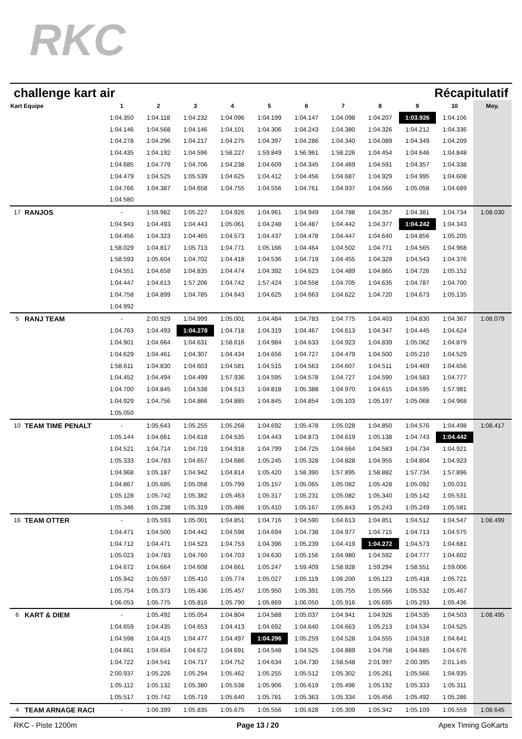RKC
challenge kart air Récapitulatif
| Kart Equipe | | 1 | 2 | 3 | 4 | 5 | 6 | 7 | 8 | 9 | 10 | Moy. |
| --- | --- | --- | --- | --- | --- | --- | --- | --- | --- | --- | --- | --- |
| | | 1:04.350 | 1:04.118 | 1:04.232 | 1:04.096 | 1:04.199 | 1:04.147 | 1:04.098 | 1:04.207 | 1:03.926 | 1:04.106 | |
| | | 1:04.146 | 1:04.568 | 1:04.146 | 1:04.101 | 1:04.306 | 1:04.243 | 1:04.380 | 1:04.326 | 1:04.212 | 1:04.336 | |
| | | 1:04.278 | 1:04.296 | 1:04.217 | 1:04.275 | 1:04.397 | 1:04.286 | 1:04.340 | 1:04.089 | 1:04.349 | 1:04.209 | |
| | | 1:04.435 | 1:04.192 | 1:04.596 | 1:58.227 | 1:59.849 | 1:56.961 | 1:58.226 | 1:04.454 | 1:04.646 | 1:04.848 | |
| | | 1:04.685 | 1:04.779 | 1:04.706 | 1:04.238 | 1:04.609 | 1:04.345 | 1:04.469 | 1:04.591 | 1:04.357 | 1:04.338 | |
| | | 1:04.479 | 1:04.525 | 1:05.539 | 1:04.625 | 1:04.412 | 1:04.456 | 1:04.687 | 1:04.929 | 1:04.995 | 1:04.608 | |
| | | 1:04.766 | 1:04.387 | 1:04.658 | 1:04.755 | 1:04.556 | 1:04.761 | 1:04.937 | 1:04.566 | 1:05.058 | 1:04.689 | |
| | | 1:04.580 | | | | | | | | | | |
| 17 | RANJOS | - | 1:59.982 | 1:05.227 | 1:04.926 | 1:04.961 | 1:04.949 | 1:04.788 | 1:04.357 | 1:04.381 | 1:04.734 | 1:08.030 |
| | | 1:04.943 | 1:04.493 | 1:04.443 | 1:05.061 | 1:04.248 | 1:04.487 | 1:04.442 | 1:04.377 | 1:04.242 | 1:04.343 | |
| | | 1:04.456 | 1:04.323 | 1:04.465 | 1:04.573 | 1:04.437 | 1:04.478 | 1:04.447 | 1:04.640 | 1:04.856 | 1:05.205 | |
| | | 1:58.029 | 1:04.817 | 1:05.713 | 1:04.771 | 1:05.166 | 1:04.464 | 1:04.502 | 1:04.771 | 1:04.565 | 1:04.968 | |
| | | 1:58.593 | 1:05.604 | 1:04.702 | 1:04.418 | 1:04.536 | 1:04.719 | 1:04.455 | 1:04.329 | 1:04.543 | 1:04.376 | |
| | | 1:04.551 | 1:04.658 | 1:04.835 | 1:04.474 | 1:04.392 | 1:04.623 | 1:04.489 | 1:04.865 | 1:04.726 | 1:05.152 | |
| | | 1:04.447 | 1:04.613 | 1:57.206 | 1:04.742 | 1:57.424 | 1:04.558 | 1:04.705 | 1:04.635 | 1:04.787 | 1:04.700 | |
| | | 1:04.758 | 1:04.899 | 1:04.785 | 1:04.643 | 1:04.625 | 1:04.663 | 1:04.622 | 1:04.720 | 1:04.673 | 1:05.135 | |
| | | 1:04.992 | | | | | | | | | | |
| 5 | RANJ TEAM | - | 2:00.929 | 1:04.999 | 1:05.001 | 1:04.484 | 1:04.783 | 1:04.775 | 1:04.403 | 1:04.830 | 1:04.367 | 1:08.079 |
| | | 1:04.763 | 1:04.493 | 1:04.278 | 1:04.718 | 1:04.319 | 1:04.467 | 1:04.613 | 1:04.347 | 1:04.445 | 1:04.624 | |
| | | 1:04.901 | 1:04.664 | 1:04.631 | 1:58.616 | 1:04.984 | 1:04.633 | 1:04.923 | 1:04.839 | 1:05.062 | 1:04.879 | |
| | | 1:04.629 | 1:04.461 | 1:04.307 | 1:04.434 | 1:04.656 | 1:04.727 | 1:04.479 | 1:04.500 | 1:05.210 | 1:04.529 | |
| | | 1:58.611 | 1:04.830 | 1:04.603 | 1:04.581 | 1:04.515 | 1:04.563 | 1:04.607 | 1:04.511 | 1:04.469 | 1:04.656 | |
| | | 1:04.452 | 1:04.494 | 1:04.499 | 1:57.936 | 1:04.595 | 1:04.578 | 1:04.727 | 1:04.590 | 1:04.583 | 1:04.777 | |
| | | 1:04.700 | 1:04.845 | 1:04.538 | 1:04.513 | 1:04.818 | 1:05.388 | 1:04.970 | 1:04.615 | 1:04.595 | 1:57.981 | |
| | | 1:04.929 | 1:04.756 | 1:04.866 | 1:04.885 | 1:04.845 | 1:04.854 | 1:05.103 | 1:05.197 | 1:05.068 | 1:04.968 | |
| | | 1:05.050 | | | | | | | | | | |
| 10 | TEAM TIME PENALT | - | 1:05.643 | 1:05.255 | 1:05.268 | 1:04.692 | 1:05.478 | 1:05.028 | 1:04.850 | 1:04.576 | 1:04.498 | 1:08.417 |
| | | 1:05.144 | 1:04.661 | 1:04.618 | 1:04.535 | 1:04.443 | 1:04.873 | 1:04.619 | 1:05.138 | 1:04.743 | 1:04.442 | |
| | | 1:04.521 | 1:04.714 | 1:04.719 | 1:04.918 | 1:04.799 | 1:04.725 | 1:04.664 | 1:04.583 | 1:04.734 | 1:04.921 | |
| | | 1:05.333 | 1:04.783 | 1:04.657 | 1:04.686 | 1:05.245 | 1:05.328 | 1:04.828 | 1:04.955 | 1:04.804 | 1:04.923 | |
| | | 1:04.968 | 1:05.187 | 1:04.942 | 1:04.814 | 1:05.420 | 1:58.390 | 1:57.895 | 1:58.882 | 1:57.734 | 1:57.896 | |
| | | 1:04.867 | 1:05.685 | 1:05.058 | 1:05.799 | 1:05.157 | 1:05.065 | 1:05.082 | 1:05.428 | 1:05.092 | 1:05.031 | |
| | | 1:05.128 | 1:05.742 | 1:05.382 | 1:05.463 | 1:05.317 | 1:05.231 | 1:05.082 | 1:05.340 | 1:05.142 | 1:05.531 | |
| | | 1:05.346 | 1:05.238 | 1:05.319 | 1:05.486 | 1:05.410 | 1:05.167 | 1:05.843 | 1:05.243 | 1:05.249 | 1:05.581 | |
| 16 | TEAM OTTER | - | 1:05.593 | 1:05.001 | 1:04.851 | 1:04.716 | 1:04.590 | 1:04.613 | 1:04.851 | 1:04.512 | 1:04.547 | 1:08.499 |
| | | 1:04.471 | 1:04.500 | 1:04.442 | 1:04.598 | 1:04.694 | 1:04.738 | 1:04.977 | 1:04.715 | 1:04.713 | 1:04.575 | |
| | | 1:04.712 | 1:04.471 | 1:04.523 | 1:04.753 | 1:04.396 | 1:05.239 | 1:04.419 | 1:04.272 | 1:04.573 | 1:04.681 | |
| | | 1:05.023 | 1:04.783 | 1:04.760 | 1:04.703 | 1:04.630 | 1:05.156 | 1:04.980 | 1:04.592 | 1:04.777 | 1:04.602 | |
| | | 1:04.672 | 1:04.664 | 1:04.608 | 1:04.661 | 1:05.247 | 1:59.409 | 1:58.928 | 1:59.294 | 1:58.551 | 1:59.006 | |
| | | 1:05.942 | 1:05.597 | 1:05.410 | 1:05.774 | 1:05.027 | 1:05.119 | 1:06.200 | 1:05.123 | 1:05.418 | 1:05.721 | |
| | | 1:05.754 | 1:05.373 | 1:05.436 | 1:05.457 | 1:05.950 | 1:05.391 | 1:05.755 | 1:05.566 | 1:05.532 | 1:05.467 | |
| | | 1:06.053 | 1:05.775 | 1:05.816 | 1:05.790 | 1:05.869 | 1:06.050 | 1:05.916 | 1:05.695 | 1:05.293 | 1:05.436 | |
| 6 | KART & DIEM | - | 1:05.492 | 1:05.054 | 1:04.804 | 1:04.588 | 1:05.037 | 1:04.941 | 1:04.926 | 1:04.535 | 1:04.503 | 1:08.495 |
| | | 1:04.659 | 1:04.435 | 1:04.653 | 1:04.413 | 1:04.692 | 1:04.640 | 1:04.663 | 1:05.213 | 1:04.534 | 1:04.525 | |
| | | 1:04.598 | 1:04.415 | 1:04.477 | 1:04.497 | 1:04.296 | 1:05.259 | 1:04.528 | 1:04.555 | 1:04.518 | 1:04.641 | |
| | | 1:04.661 | 1:04.654 | 1:04.672 | 1:04.691 | 1:04.548 | 1:04.525 | 1:04.889 | 1:04.758 | 1:04.685 | 1:04.676 | |
| | | 1:04.722 | 1:04.541 | 1:04.717 | 1:04.752 | 1:04.634 | 1:04.730 | 1:58.548 | 2:01.997 | 2:00.395 | 2:01.145 | |
| | | 2:00.937 | 1:05.226 | 1:05.294 | 1:05.462 | 1:05.255 | 1:05.512 | 1:05.302 | 1:05.261 | 1:05.566 | 1:04.935 | |
| | | 1:05.112 | 1:05.132 | 1:05.380 | 1:05.538 | 1:05.906 | 1:05.619 | 1:05.496 | 1:05.192 | 1:05.333 | 1:05.311 | |
| | | 1:05.517 | 1:05.742 | 1:05.719 | 1:05.640 | 1:05.781 | 1:05.363 | 1:05.334 | 1:05.456 | 1:05.492 | 1:05.286 | |
| 4 | TEAM ARNAGE RACI | - | 1:06.399 | 1:05.835 | 1:05.675 | 1:05.556 | 1:05.628 | 1:05.309 | 1:05.342 | 1:05.109 | 1:05.559 | 1:08.645 |
RKC - Piste 1200m Page 13 / 20 Apex Timing GoKarts